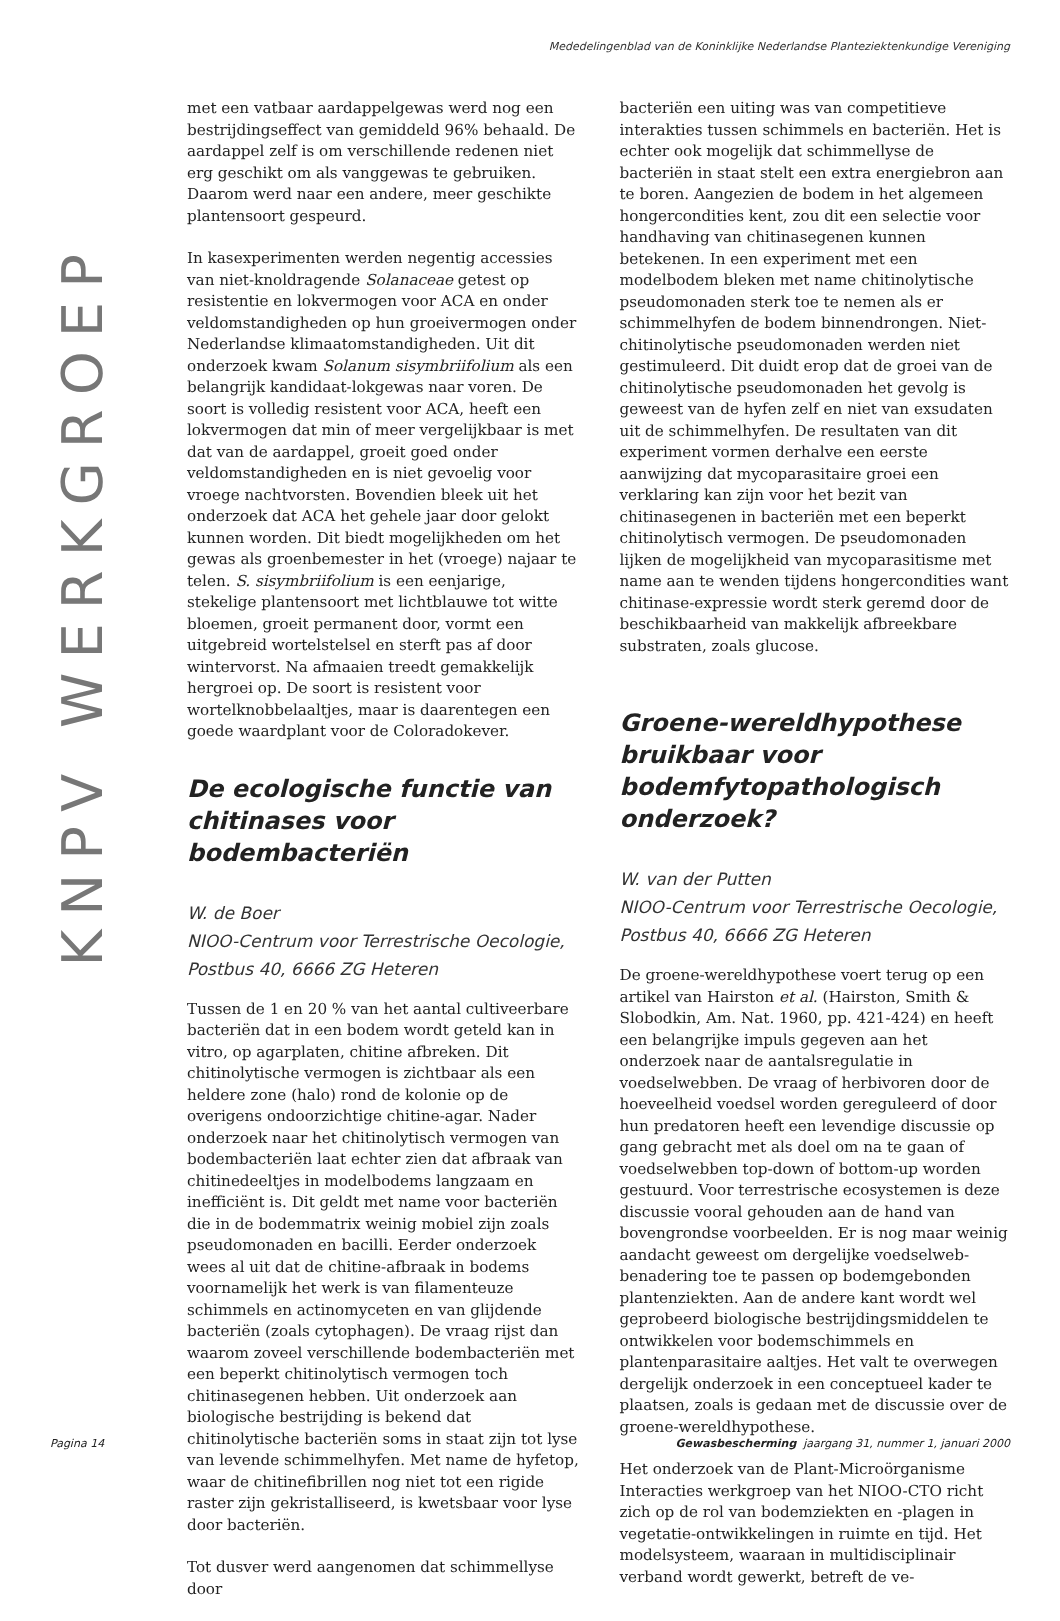Mededelingenblad van de Koninklijke Nederlandse Planteziektenkundige Vereniging
KNPV WERKGROEP
met een vatbaar aardappelgewas werd nog een bestrijdingseffect van gemiddeld 96% behaald. De aardappel zelf is om verschillende redenen niet erg geschikt om als vanggewas te gebruiken. Daarom werd naar een andere, meer geschikte plantensoort gespeurd.
In kasexperimenten werden negentig accessies van niet-knoldragende Solanaceae getest op resistentie en lokvermogen voor ACA en onder veldomstandigheden op hun groeivermogen onder Nederlandse klimaatomstandigheden. Uit dit onderzoek kwam Solanum sisymbriifolium als een belangrijk kandidaat-lokgewas naar voren. De soort is volledig resistent voor ACA, heeft een lokvermogen dat min of meer vergelijkbaar is met dat van de aardappel, groeit goed onder veldomstandigheden en is niet gevoelig voor vroege nachtvorsten. Bovendien bleek uit het onderzoek dat ACA het gehele jaar door gelokt kunnen worden. Dit biedt mogelijkheden om het gewas als groenbemester in het (vroege) najaar te telen. S. sisymbriifolium is een eenjarige, stekelige plantensoort met lichtblauwe tot witte bloemen, groeit permanent door, vormt een uitgebreid wortelstelsel en sterft pas af door wintervorst. Na afmaaien treedt gemakkelijk hergroei op. De soort is resistent voor wortelknobbelaaltjes, maar is daarentegen een goede waardplant voor de Coloradokever.
De ecologische functie van chitinases voor bodembacteriën
W. de Boer
NIOO-Centrum voor Terrestrische Oecologie,
Postbus 40, 6666 ZG Heteren
Tussen de 1 en 20 % van het aantal cultiveerbare bacteriën dat in een bodem wordt geteld kan in vitro, op agarplaten, chitine afbreken. Dit chitinolytische vermogen is zichtbaar als een heldere zone (halo) rond de kolonie op de overigens ondoorzichtige chitine-agar. Nader onderzoek naar het chitinolytisch vermogen van bodembacteriën laat echter zien dat afbraak van chitinedeeltjes in modelbodems langzaam en inefficiënt is. Dit geldt met name voor bacteriën die in de bodemmatrix weinig mobiel zijn zoals pseudomonaden en bacilli. Eerder onderzoek wees al uit dat de chitine-afbraak in bodems voornamelijk het werk is van filamenteuze schimmels en actinomyceten en van glijdende bacteriën (zoals cytophagen). De vraag rijst dan waarom zoveel verschillende bodembacteriën met een beperkt chitinolytisch vermogen toch chitinasegenen hebben. Uit onderzoek aan biologische bestrijding is bekend dat chitinolytische bacteriën soms in staat zijn tot lyse van levende schimmelhyfen. Met name de hyfetop, waar de chitinefibrillen nog niet tot een rigide raster zijn gekristalliseerd, is kwetsbaar voor lyse door bacteriën.
Tot dusver werd aangenomen dat schimmellyse door
bacteriën een uiting was van competitieve interakties tussen schimmels en bacteriën. Het is echter ook mogelijk dat schimmellyse de bacteriën in staat stelt een extra energiebron aan te boren. Aangezien de bodem in het algemeen hongercondities kent, zou dit een selectie voor handhaving van chitinasegenen kunnen betekenen. In een experiment met een modelbodem bleken met name chitinolytische pseudomonaden sterk toe te nemen als er schimmelhyfen de bodem binnendrongen. Niet-chitinolytische pseudomonaden werden niet gestimuleerd. Dit duidt erop dat de groei van de chitinolytische pseudomonaden het gevolg is geweest van de hyfen zelf en niet van exsudaten uit de schimmelhyfen. De resultaten van dit experiment vormen derhalve een eerste aanwijzing dat mycoparasitaire groei een verklaring kan zijn voor het bezit van chitinasegenen in bacteriën met een beperkt chitinolytisch vermogen. De pseudomonaden lijken de mogelijkheid van mycoparasitisme met name aan te wenden tijdens hongercondities want chitinase-expressie wordt sterk geremd door de beschikbaarheid van makkelijk afbreekbare substraten, zoals glucose.
Groene-wereldhypothese bruikbaar voor bodemfytopathologisch onderzoek?
W. van der Putten
NIOO-Centrum voor Terrestrische Oecologie,
Postbus 40, 6666 ZG Heteren
De groene-wereldhypothese voert terug op een artikel van Hairston et al. (Hairston, Smith & Slobodkin, Am. Nat. 1960, pp. 421-424) en heeft een belangrijke impuls gegeven aan het onderzoek naar de aantalsregulatie in voedselwebben. De vraag of herbivoren door de hoeveelheid voedsel worden gereguleerd of door hun predatoren heeft een levendige discussie op gang gebracht met als doel om na te gaan of voedselwebben top-down of bottom-up worden gestuurd. Voor terrestrische ecosystemen is deze discussie vooral gehouden aan de hand van bovengrondse voorbeelden. Er is nog maar weinig aandacht geweest om dergelijke voedselweb-benadering toe te passen op bodemgebonden plantenziekten. Aan de andere kant wordt wel geprobeerd biologische bestrijdingsmiddelen te ontwikkelen voor bodemschimmels en plantenparasitaire aaltjes. Het valt te overwegen dergelijk onderzoek in een conceptueel kader te plaatsen, zoals is gedaan met de discussie over de groene-wereldhypothese.
Het onderzoek van de Plant-Microörganisme Interacties werkgroep van het NIOO-CTO richt zich op de rol van bodemziekten en -plagen in vegetatie-ontwikkelingen in ruimte en tijd. Het modelsysteem, waaraan in multidisciplinair verband wordt gewerkt, betreft de ve-
Pagina 14
Gewasbescherming jaargang 31, nummer 1, januari 2000